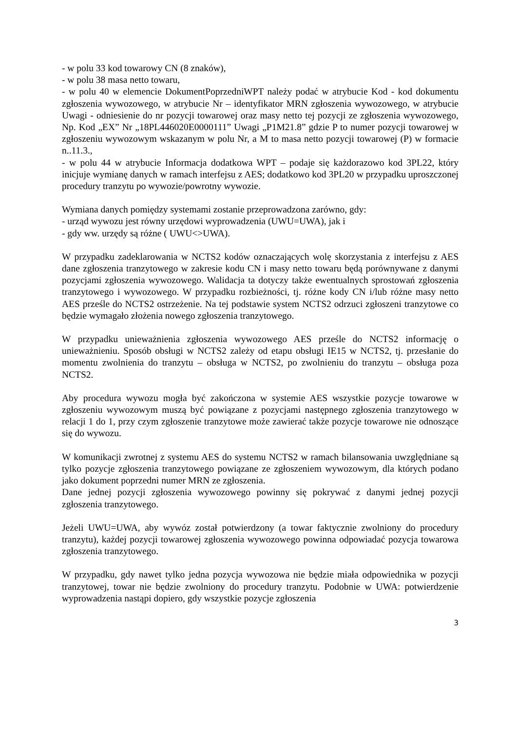- w polu 33 kod towarowy CN (8 znaków),
- w polu 38 masa netto towaru,
- w polu 40 w elemencie DokumentPoprzedniWPT należy podać w atrybucie Kod - kod dokumentu zgłoszenia wywozowego, w atrybucie Nr – identyfikator MRN zgłoszenia wywozowego, w atrybucie Uwagi - odniesienie do nr pozycji towarowej oraz masy netto tej pozycji ze zgłoszenia wywozowego, Np. Kod „EX” Nr „18PL446020E0000111” Uwagi „P1M21.8” gdzie P to numer pozycji towarowej w zgłoszeniu wywozowym wskazanym w polu Nr, a M to masa netto pozycji towarowej (P) w formacie n..11.3.,
- w polu 44 w atrybucie Informacja dodatkowa WPT – podaje się każdorazowo kod 3PL22, który inicjuje wymianę danych w ramach interfejsu z AES; dodatkowo kod 3PL20 w przypadku uproszczonej procedury tranzytu po wywozie/powrotny wywozie.
Wymiana danych pomiędzy systemami zostanie przeprowadzona zarówno, gdy:
- urząd wywozu jest równy urzędowi wyprowadzenia (UWU=UWA), jak i
- gdy ww. urzędy są różne ( UWU<>UWA).
W przypadku zadeklarowania w NCTS2 kodów oznaczających wolę skorzystania z interfejsu z AES dane zgłoszenia tranzytowego w zakresie kodu CN i masy netto towaru będą porównywane z danymi pozycjami zgłoszenia wywozowego. Walidacja ta dotyczy także ewentualnych sprostowań zgłoszenia tranzytowego i wywozowego. W przypadku rozbieżności, tj. różne kody CN i/lub różne masy netto AES prześle do NCTS2 ostrzeżenie. Na tej podstawie system NCTS2 odrzuci zgłoszeni tranzytowe co będzie wymagało złożenia nowego zgłoszenia tranzytowego.
W przypadku unieważnienia zgłoszenia wywozowego AES prześle do NCTS2 informację o unieważnieniu. Sposób obsługi w NCTS2 zależy od etapu obsługi IE15 w NCTS2, tj. przesłanie do momentu zwolnienia do tranzytu – obsługa w NCTS2, po zwolnieniu do tranzytu – obsługa poza NCTS2.
Aby procedura wywozu mogła być zakończona w systemie AES wszystkie pozycje towarowe w zgłoszeniu wywozowym muszą być powiązane z pozycjami następnego zgłoszenia tranzytowego w relacji 1 do 1, przy czym zgłoszenie tranzytowe może zawierać także pozycje towarowe nie odnoszące się do wywozu.
W komunikacji zwrotnej z systemu AES do systemu NCTS2 w ramach bilansowania uwzględniane są tylko pozycje zgłoszenia tranzytowego powiązane ze zgłoszeniem wywozowym, dla których podano jako dokument poprzedni numer MRN ze zgłoszenia.
Dane jednej pozycji zgłoszenia wywozowego powinny się pokrywać z danymi jednej pozycji zgłoszenia tranzytowego.
Jeżeli UWU=UWA, aby wywóz został potwierdzony (a towar faktycznie zwolniony do procedury tranzytu), każdej pozycji towarowej zgłoszenia wywozowego powinna odpowiadać pozycja towarowa zgłoszenia tranzytowego.
W przypadku, gdy nawet tylko jedna pozycja wywozowa nie będzie miała odpowiednika w pozycji tranzytowej, towar nie będzie zwolniony do procedury tranzytu. Podobnie w UWA: potwierdzenie wyprowadzenia nastąpi dopiero, gdy wszystkie pozycje zgłoszenia
3